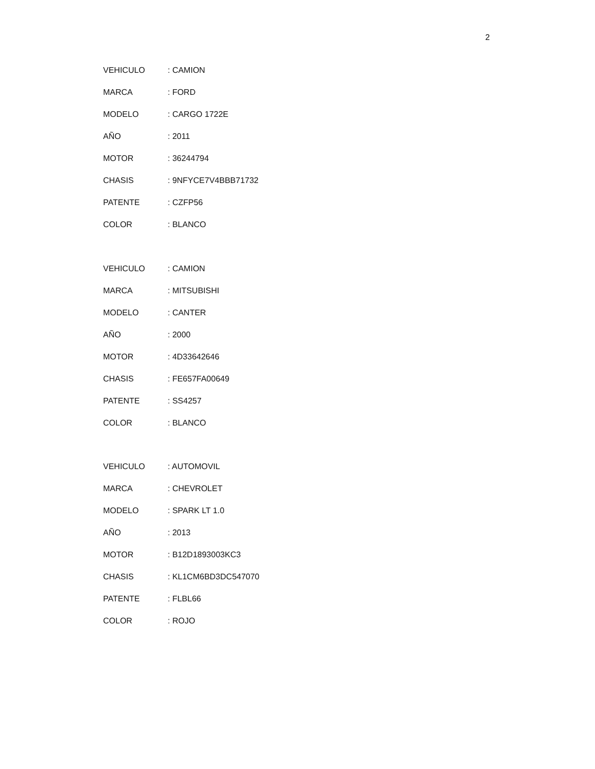2
VEHICULO : CAMION
MARCA : FORD
MODELO : CARGO 1722E
AÑO : 2011
MOTOR : 36244794
CHASIS : 9NFYCE7V4BBB71732
PATENTE : CZFP56
COLOR : BLANCO
VEHICULO : CAMION
MARCA : MITSUBISHI
MODELO : CANTER
AÑO : 2000
MOTOR : 4D33642646
CHASIS : FE657FA00649
PATENTE : SS4257
COLOR : BLANCO
VEHICULO : AUTOMOVIL
MARCA : CHEVROLET
MODELO : SPARK LT 1.0
AÑO : 2013
MOTOR : B12D1893003KC3
CHASIS : KL1CM6BD3DC547070
PATENTE : FLBL66
COLOR : ROJO